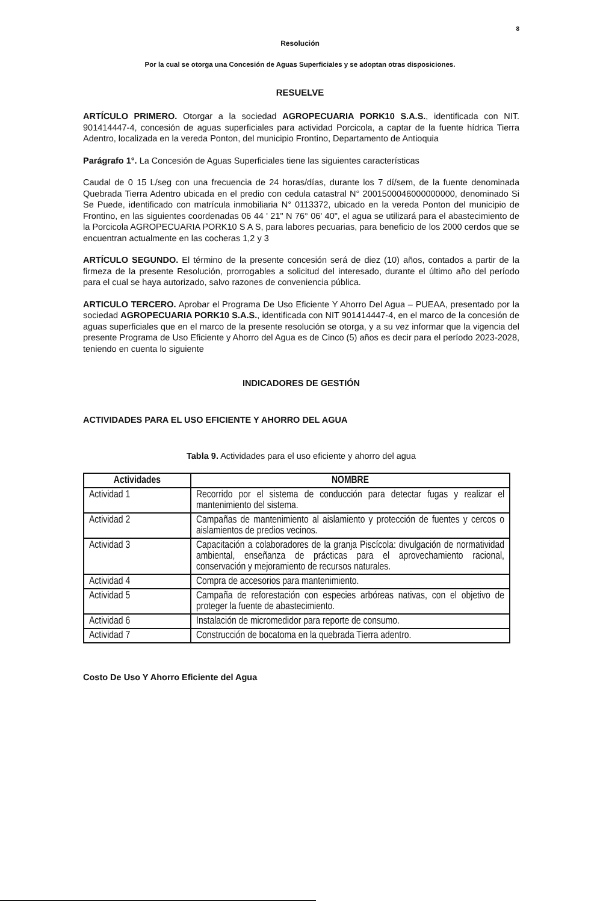8
Resolución
Por la cual se otorga una Concesión de Aguas Superficiales y se adoptan otras disposiciones.
RESUELVE
ARTÍCULO PRIMERO. Otorgar a la sociedad AGROPECUARIA PORK10 S.A.S., identificada con NIT. 901414447-4, concesión de aguas superficiales para actividad Porcicola, a captar de la fuente hídrica Tierra Adentro, localizada en la vereda Ponton, del municipio Frontino, Departamento de Antioquia
Parágrafo 1°. La Concesión de Aguas Superficiales tiene las siguientes características
Caudal de 0 15 L/seg con una frecuencia de 24 horas/días, durante los 7 dí/sem, de la fuente denominada Quebrada Tierra Adentro ubicada en el predio con cedula catastral N° 2001500046000000000, denominado Si Se Puede, identificado con matrícula inmobiliaria N° 0113372, ubicado en la vereda Ponton del municipio de Frontino, en las siguientes coordenadas 06 44 ' 21" N 76° 06' 40", el agua se utilizará para el abastecimiento de la Porcicola AGROPECUARIA PORK10 S A S, para labores pecuarias, para beneficio de los 2000 cerdos que se encuentran actualmente en las cocheras 1,2 y 3
ARTÍCULO SEGUNDO. El término de la presente concesión será de diez (10) años, contados a partir de la firmeza de la presente Resolución, prorrogables a solicitud del interesado, durante el último año del período para el cual se haya autorizado, salvo razones de conveniencia pública.
ARTICULO TERCERO. Aprobar el Programa De Uso Eficiente Y Ahorro Del Agua – PUEAA, presentado por la sociedad AGROPECUARIA PORK10 S.A.S., identificada con NIT 901414447-4, en el marco de la concesión de aguas superficiales que en el marco de la presente resolución se otorga, y a su vez informar que la vigencia del presente Programa de Uso Eficiente y Ahorro del Agua es de Cinco (5) años es decir para el período 2023-2028, teniendo en cuenta lo siguiente
INDICADORES DE GESTIÓN
ACTIVIDADES PARA EL USO EFICIENTE Y AHORRO DEL AGUA
Tabla 9. Actividades para el uso eficiente y ahorro del agua
| Actividades | NOMBRE |
| --- | --- |
| Actividad 1 | Recorrido por el sistema de conducción para detectar fugas y realizar el mantenimiento del sistema. |
| Actividad 2 | Campañas de mantenimiento al aislamiento y protección de fuentes y cercos o aislamientos de predios vecinos. |
| Actividad 3 | Capacitación a colaboradores de la granja Piscícola: divulgación de normatividad ambiental, enseñanza de prácticas para el aprovechamiento racional, conservación y mejoramiento de recursos naturales. |
| Actividad 4 | Compra de accesorios para mantenimiento. |
| Actividad 5 | Campaña de reforestación con especies arbóreas nativas, con el objetivo de proteger la fuente de abastecimiento. |
| Actividad 6 | Instalación de micromedidor para reporte de consumo. |
| Actividad 7 | Construcción de bocatoma en la quebrada Tierra adentro. |
Costo De Uso Y Ahorro Eficiente del Agua